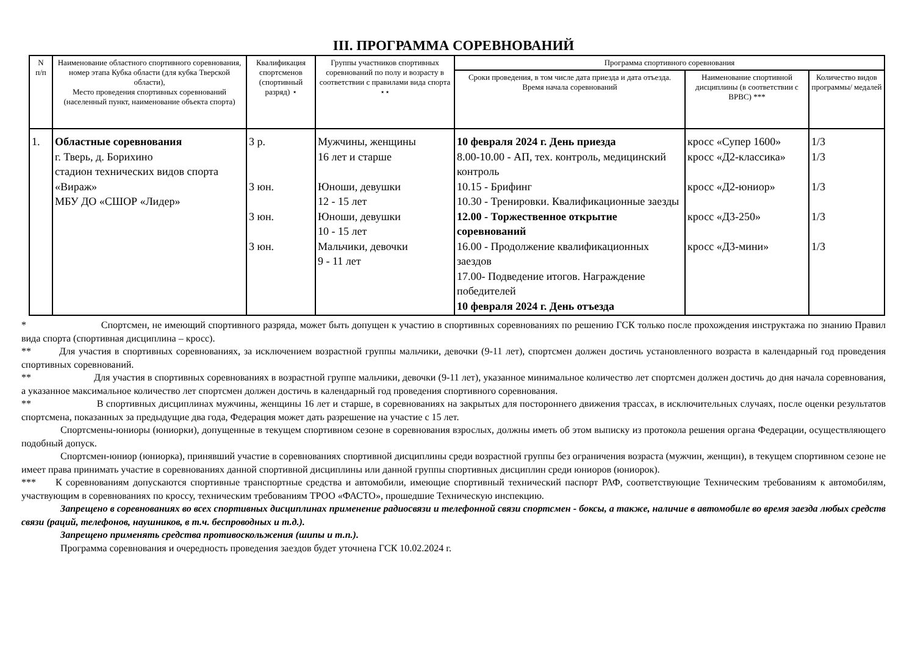III. ПРОГРАММА СОРЕВНОВАНИЙ
| N п/п | Наименование областного спортивного соревнования, номер этапа Кубка области (для кубка Тверской области), Место проведения спортивных соревнований (населенный пункт, наименование объекта спорта) | Квалификация спортсменов (спортивный разряд) ⋆ | Группы участников спортивных соревнований по полу и возрасту в соответствии с правилами вида спорта ⋆⋆ | Программа спортивного соревнования | | |
| --- | --- | --- | --- | --- | --- | --- |
| | | | | Сроки проведения, в том числе дата приезда и дата отъезда. Время начала соревнований | Наименование спортивной дисциплины (в соответствии с ВРВС) *** | Количество видов программы/ медалей |
| 1. | Областные соревнования г. Тверь, д. Борихино стадион технических видов спорта «Вираж» МБУ ДО «СШОР «Лидер» | 3 р. 3 юн. 3 юн. 3 юн. | Мужчины, женщины 16 лет и старше Юноши, девушки 12 - 15 лет Юноши, девушки 10 - 15 лет Мальчики, девочки 9 - 11 лет | 10 февраля 2024 г. День приезда 8.00-10.00 - АП, тех. контроль, медицинский контроль 10.15 - Брифинг 10.30 - Тренировки. Квалификационные заезды 12.00 - Торжественное открытие соревнований 16.00 - Продолжение квалификационных заездов 17.00- Подведение итогов. Награждение победителей 10 февраля 2024 г. День отъезда | кросс «Супер 1600» кросс «Д2-классика» кросс «Д2-юниор» кросс «Д3-250» кросс «Д3-мини» | 1/3 1/3 1/3 1/3 1/3 |
* Спортсмен, не имеющий спортивного разряда, может быть допущен к участию в спортивных соревнованиях по решению ГСК только после прохождения инструктажа по знанию Правил вида спорта (спортивная дисциплина – кросс).
** Для участия в спортивных соревнованиях, за исключением возрастной группы мальчики, девочки (9-11 лет), спортсмен должен достичь установленного возраста в календарный год проведения спортивных соревнований.
** Для участия в спортивных соревнованиях в возрастной группе мальчики, девочки (9-11 лет), указанное минимальное количество лет спортсмен должен достичь до дня начала соревнования, а указанное максимальное количество лет спортсмен должен достичь в календарный год проведения спортивного соревнования.
** В спортивных дисциплинах мужчины, женщины 16 лет и старше, в соревнованиях на закрытых для постороннего движения трассах, в исключительных случаях, после оценки результатов спортсмена, показанных за предыдущие два года, Федерация может дать разрешение на участие с 15 лет.
Спортсмены-юниоры (юниорки), допущенные в текущем спортивном сезоне в соревнования взрослых, должны иметь об этом выписку из протокола решения органа Федерации, осуществляющего подобный допуск.
Спортсмен-юниор (юниорка), принявший участие в соревнованиях спортивной дисциплины среди возрастной группы без ограничения возраста (мужчин, женщин), в текущем спортивном сезоне не имеет права принимать участие в соревнованиях данной спортивной дисциплины или данной группы спортивных дисциплин среди юниоров (юниорок).
*** К соревнованиям допускаются спортивные транспортные средства и автомобили, имеющие спортивный технический паспорт РАФ, соответствующие Техническим требованиям к автомобилям, участвующим в соревнованиях по кроссу, техническим требованиям ТРОО «ФАСТО», прошедшие Техническую инспекцию.
Запрещено в соревнованиях во всех спортивных дисциплинах применение радиосвязи и телефонной связи спортсмен - боксы, а также, наличие в автомобиле во время заезда любых средств связи (раций, телефонов, наушников, в т.ч. беспроводных и т.д.).
Запрещено применять средства противоскольжения (шипы и т.п.).
Программа соревнования и очередность проведения заездов будет уточнена ГСК 10.02.2024 г.